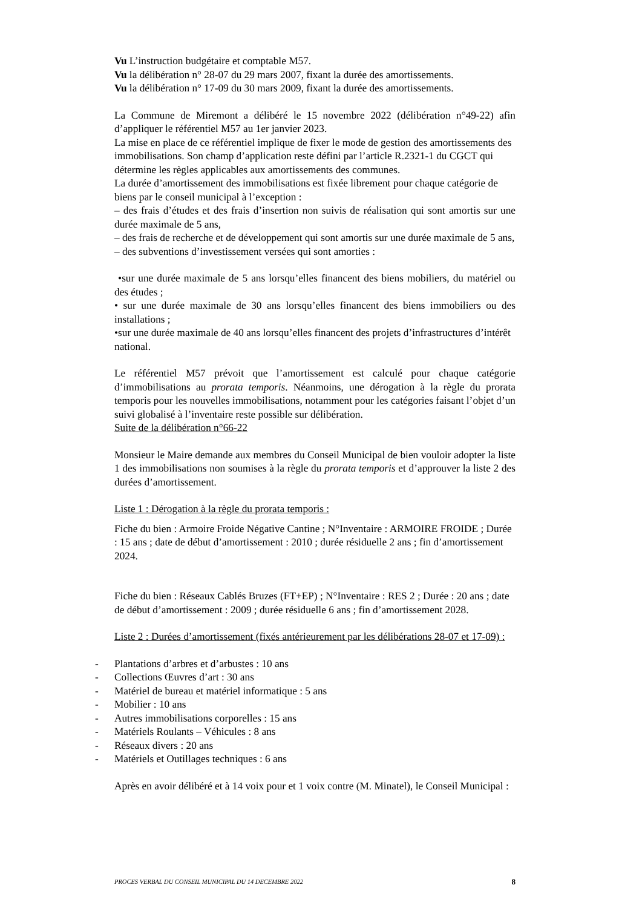Vu L’instruction budgétaire et comptable M57.
Vu la délibération n° 28-07 du 29 mars 2007, fixant la durée des amortissements.
Vu la délibération n° 17-09 du 30 mars 2009, fixant la durée des amortissements.
La Commune de Miremont a délibéré le 15 novembre 2022 (délibération n°49-22) afin d’appliquer le référentiel M57 au 1er janvier 2023.
La mise en place de ce référentiel implique de fixer le mode de gestion des amortissements des immobilisations. Son champ d’application reste défini par l’article R.2321-1 du CGCT qui détermine les règles applicables aux amortissements des communes.
La durée d’amortissement des immobilisations est fixée librement pour chaque catégorie de biens par le conseil municipal à l’exception :
– des frais d’études et des frais d’insertion non suivis de réalisation qui sont amortis sur une durée maximale de 5 ans,
– des frais de recherche et de développement qui sont amortis sur une durée maximale de 5 ans,
– des subventions d’investissement versées qui sont amorties :
•sur une durée maximale de 5 ans lorsqu’elles financent des biens mobiliers, du matériel ou des études ;
• sur une durée maximale de 30 ans lorsqu’elles financent des biens immobiliers ou des installations ;
•sur une durée maximale de 40 ans lorsqu’elles financent des projets d’infrastructures d’intérêt national.
Le référentiel M57 prévoit que l’amortissement est calculé pour chaque catégorie d’immobilisations au prorata temporis. Néanmoins, une dérogation à la règle du prorata temporis pour les nouvelles immobilisations, notamment pour les catégories faisant l’objet d’un suivi globalisé à l’inventaire reste possible sur délibération.
Suite de la délibération n°66-22
Monsieur le Maire demande aux membres du Conseil Municipal de bien vouloir adopter la liste 1 des immobilisations non soumises à la règle du prorata temporis et d’approuver la liste 2 des durées d’amortissement.
Liste 1 : Dérogation à la règle du prorata temporis :
Fiche du bien : Armoire Froide Négative Cantine ; N°Inventaire : ARMOIRE FROIDE ; Durée : 15 ans ; date de début d’amortissement : 2010 ; durée résiduelle 2 ans ; fin d’amortissement 2024.
Fiche du bien : Réseaux Cablés Bruzes (FT+EP) ; N°Inventaire : RES 2 ; Durée : 20 ans ; date de début d’amortissement : 2009 ; durée résiduelle 6 ans ; fin d’amortissement 2028.
Liste 2 : Durées d’amortissement (fixés antérieurement par les délibérations 28-07 et 17-09) :
- Plantations d’arbres et d’arbustes : 10 ans
- Collections Œuvres d’art : 30 ans
- Matériel de bureau et matériel informatique : 5 ans
- Mobilier : 10 ans
- Autres immobilisations corporelles : 15 ans
- Matériels Roulants – Véhicules : 8 ans
- Réseaux divers : 20 ans
- Matériels et Outillages techniques : 6 ans
Après en avoir délibéré et à 14 voix pour et 1 voix contre (M. Minatel), le Conseil Municipal :
PROCES VERBAL DU CONSEIL MUNICIPAL DU 14 DECEMBRE 2022 8